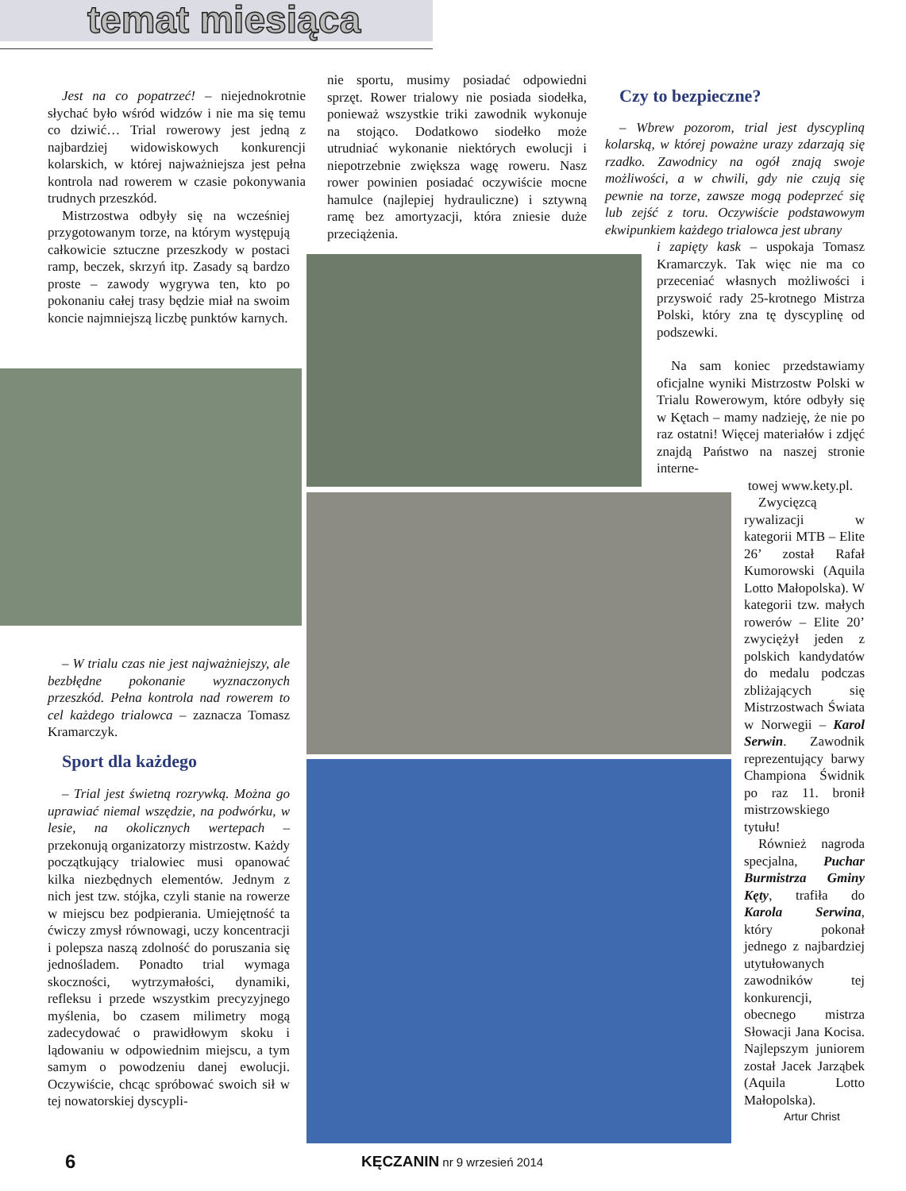temat miesiąca
Jest na co popatrzeć! – niejednokrotnie słychać było wśród widzów i nie ma się temu co dziwić… Trial rowerowy jest jedną z najbardziej widowiskowych konkurencji kolarskich, w której najważniejsza jest pełna kontrola nad rowerem w czasie pokonywania trudnych przeszkód.
Mistrzostwa odbyły się na wcześniej przygotowanym torze, na którym występują całkowicie sztuczne przeszkody w postaci ramp, beczek, skrzyń itp. Zasady są bardzo proste – zawody wygrywa ten, kto po pokonaniu całej trasy będzie miał na swoim koncie najmniejszą liczbę punktów karnych.
nie sportu, musimy posiadać odpowiedni sprzęt. Rower trialowy nie posiada siodełka, ponieważ wszystkie triki zawodnik wykonuje na stojąco. Dodatkowo siodełko może utrudniać wykonanie niektórych ewolucji i niepotrzebnie zwiększa wagę roweru. Nasz rower powinien posiadać oczywiście mocne hamulce (najlepiej hydrauliczne) i sztywną ramę bez amortyzacji, która zniesie duże przeciążenia.
Czy to bezpieczne?
– Wbrew pozorom, trial jest dyscypliną kolarską, w której poważne urazy zdarzają się rzadko. Zawodnicy na ogół znają swoje możliwości, a w chwili, gdy nie czują się pewnie na torze, zawsze mogą podeprzeć się lub zejść z toru. Oczywiście podstawowym ekwipunkiem każdego trialowca jest ubrany
i zapięty kask – uspokaja Tomasz Kramarczyk. Tak więc nie ma co przeceniać własnych możliwości i przyswoić rady 25-krotnego Mistrza Polski, który zna tę dyscyplinę od podszewki.
Na sam koniec przedstawiamy oficjalne wyniki Mistrzostw Polski w Trialu Rowerowym, które odbyły się w Kętach – mamy nadzieję, że nie po raz ostatni! Więcej materiałów i zdjęć znajdą Państwo na naszej stronie interne-
towej www.kety.pl.
Zwycięzcą rywalizacji w kategorii MTB – Elite 26’ został Rafał Kumorowski (Aquila Lotto Małopolska). W kategorii tzw. małych rowerów – Elite 20’ zwyciężył jeden z polskich kandydatów do medalu podczas zbliżających się Mistrzostwach Świata w Norwegii – Karol Serwin. Zawodnik reprezentujący barwy Championa Świdnik po raz 11. bronił mistrzowskiego tytułu!
Również nagroda specjalna, Puchar Burmistrza Gminy Kęty, trafiła do Karola Serwina, który pokonał jednego z najbardziej utytułowanych zawodników tej konkurencji, obecnego mistrza Słowacji Jana Kocisa. Najlepszym juniorem został Jacek Jarząbek (Aquila Lotto Małopolska).
Artur Christ
– W trialu czas nie jest najważniejszy, ale bezbłędne pokonanie wyznaczonych przeszkód. Pełna kontrola nad rowerem to cel każdego trialowca – zaznacza Tomasz Kramarczyk.
Sport dla każdego
– Trial jest świetną rozrywką. Można go uprawiać niemal wszędzie, na podwórku, w lesie, na okolicznych wertepach – przekonują organizatorzy mistrzostw. Każdy początkujący trialowiec musi opanować kilka niezbędnych elementów. Jednym z nich jest tzw. stójka, czyli stanie na rowerze w miejscu bez podpierania. Umiejętność ta ćwiczy zmysł równowagi, uczy koncentracji i polepsza naszą zdolność do poruszania się jednośladem. Ponadto trial wymaga skoczności, wytrzymałości, dynamiki, refleksu i przede wszystkim precyzyjnego myślenia, bo czasem milimetry mogą zadecydować o prawidłowym skoku i lądowaniu w odpowiednim miejscu, a tym samym o powodzeniu danej ewolucji. Oczywiście, chcąc spróbować swoich sił w tej nowatorskiej dyscypli-
6 KĘCZANIN nr 9 wrzesień 2014